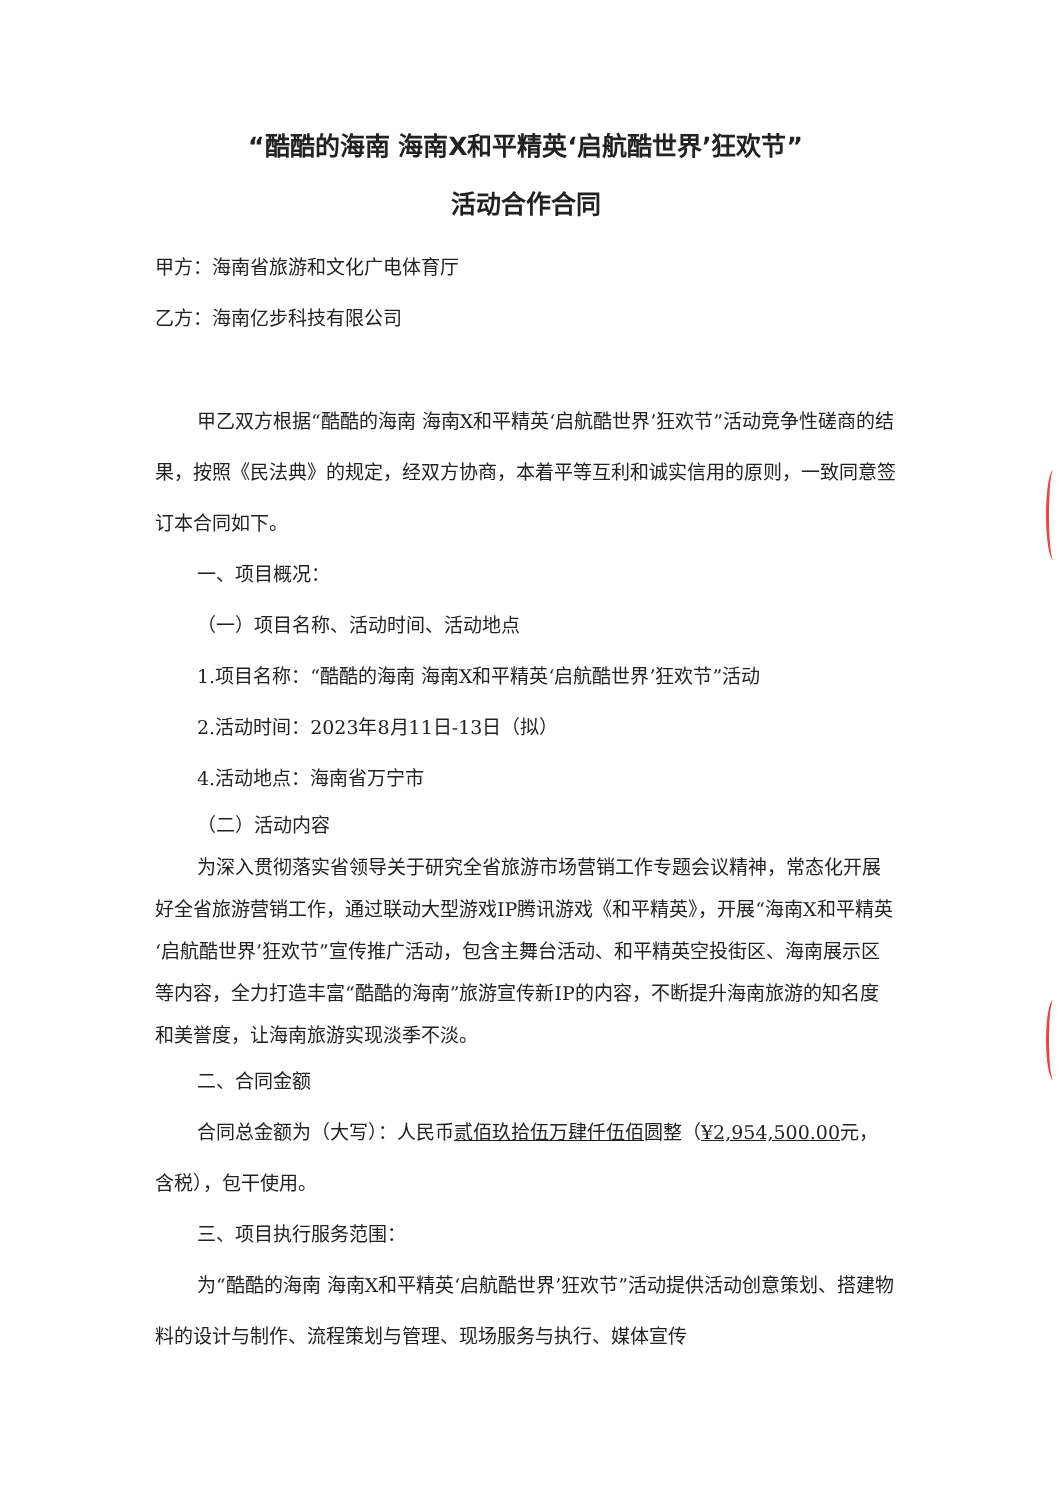“酷酷的海南 海南X和平精英‘启航酷世界’狂欢节”
活动合作合同
甲方：海南省旅游和文化广电体育厅
乙方：海南亿步科技有限公司
甲乙双方根据“酷酷的海南 海南X和平精英‘启航酷世界’狂欢节”活动竞争性磋商的结果，按照《民法典》的规定，经双方协商，本着平等互利和诚实信用的原则，一致同意签订本合同如下。
一、项目概况：
（一）项目名称、活动时间、活动地点
1.项目名称：“酷酷的海南 海南X和平精英‘启航酷世界’狂欢节”活动
2.活动时间：2023年8月11日-13日（拟）
4.活动地点：海南省万宁市
（二）活动内容
为深入贯彻落实省领导关于研究全省旅游市场营销工作专题会议精神，常态化开展好全省旅游营销工作，通过联动大型游戏IP腾讯游戏《和平精英》，开展“海南X和平精英‘启航酷世界’狂欢节”宣传推广活动，包含主舞台活动、和平精英空投街区、海南展示区等内容，全力打造丰富“酷酷的海南”旅游宣传新IP的内容，不断提升海南旅游的知名度和美誉度，让海南旅游实现淡季不淡。
二、合同金额
合同总金额为（大写）：人民币贰佰玖拾伍万肆仟伍佰圆整（¥2,954,500.00元，含税），包干使用。
三、项目执行服务范围：
为“酷酷的海南 海南X和平精英‘启航酷世界’狂欢节”活动提供活动创意策划、搭建物料的设计与制作、流程策划与管理、现场服务与执行、媒体宣传